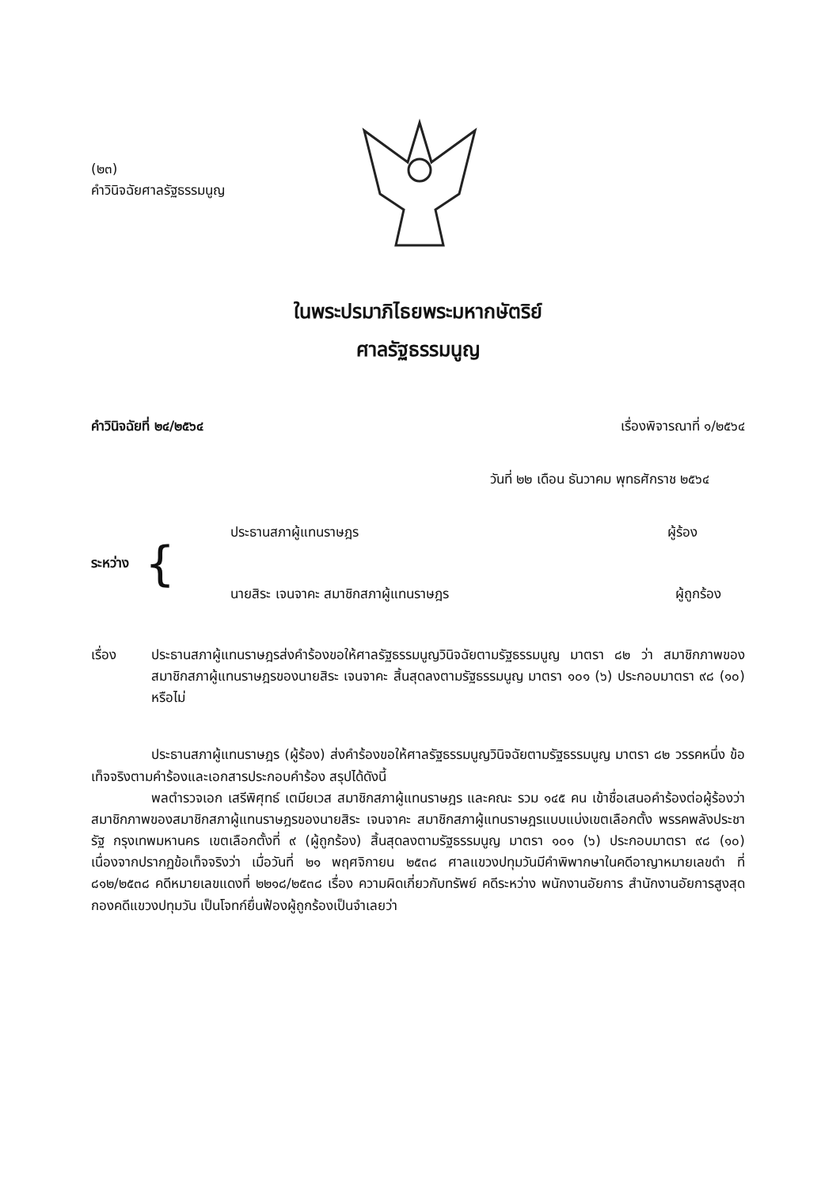(๒๓)
คำวินิจฉัยศาลรัฐธรรมนูญ
ในพระปรมาภิไธยพระมหากษัตริย์
ศาลรัฐธรรมนูญ
คำวินิจฉัยที่ ๒๔/๒๕๖๔ เรื่องพิจารณาที่ ๑/๒๕๖๔
วันที่ ๒๒ เดือน ธันวาคม พุทธศักราช ๒๕๖๔
ระหว่าง {
ประธานสภาผู้แทนราษฎร ผู้ร้อง
นายสิระ เจนจาคะ สมาชิกสภาผู้แทนราษฎร ผู้ถูกร้อง
เรื่อง ประธานสภาผู้แทนราษฎรส่งคำร้องขอให้ศาลรัฐธรรมนูญวินิจฉัยตามรัฐธรรมนูญ มาตรา ๘๒ ว่า สมาชิกภาพของสมาชิกสภาผู้แทนราษฎรของนายสิระ เจนจาคะ สิ้นสุดลงตามรัฐธรรมนูญ มาตรา ๑๐๑ (๖) ประกอบมาตรา ๙๘ (๑๐) หรือไม่
ประธานสภาผู้แทนราษฎร (ผู้ร้อง) ส่งคำร้องขอให้ศาลรัฐธรรมนูญวินิจฉัยตามรัฐธรรมนูญ มาตรา ๘๒ วรรคหนึ่ง ข้อเท็จจริงตามคำร้องและเอกสารประกอบคำร้อง สรุปได้ดังนี้
พลตำรวจเอก เสรีพิศุทธ์ เตมียเวส สมาชิกสภาผู้แทนราษฎร และคณะ รวม ๑๔๕ คน เข้าชื่อเสนอคำร้องต่อผู้ร้องว่า สมาชิกภาพของสมาชิกสภาผู้แทนราษฎรของนายสิระ เจนจาคะ สมาชิกสภาผู้แทนราษฎรแบบแบ่งเขตเลือกตั้ง พรรคพลังประชารัฐ กรุงเทพมหานคร เขตเลือกตั้งที่ ๙ (ผู้ถูกร้อง) สิ้นสุดลงตามรัฐธรรมนูญ มาตรา ๑๐๑ (๖) ประกอบมาตรา ๙๘ (๑๐) เนื่องจากปรากฏข้อเท็จจริงว่า เมื่อวันที่ ๒๑ พฤศจิกายน ๒๕๓๘ ศาลแขวงปทุมวันมีคำพิพากษาในคดีอาญาหมายเลขดำ ที่ ๘๑๒/๒๕๓๘ คดีหมายเลขแดงที่ ๒๒๑๘/๒๕๓๘ เรื่อง ความผิดเกี่ยวกับทรัพย์ คดีระหว่าง พนักงานอัยการ สำนักงานอัยการสูงสุดกองคดีแขวงปทุมวัน เป็นโจทก์ยื่นฟ้องผู้ถูกร้องเป็นจำเลยว่า